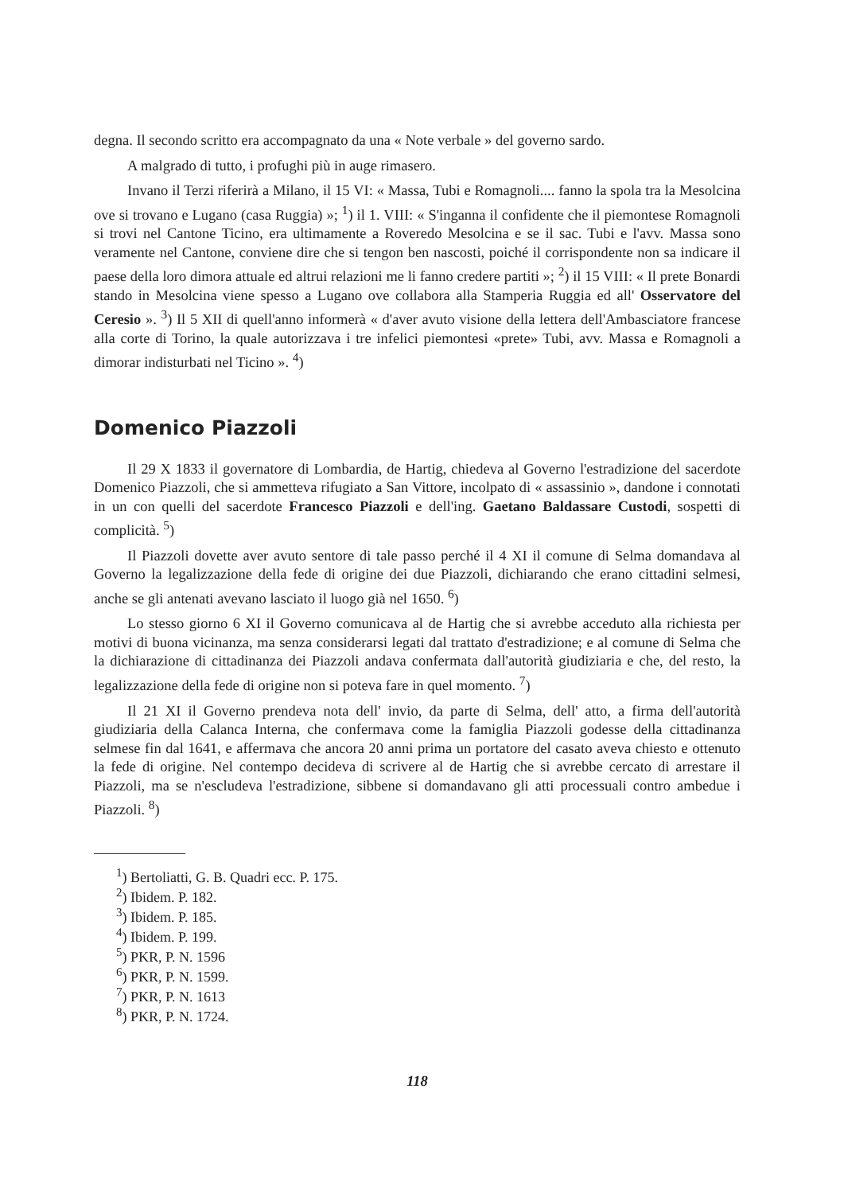degna. Il secondo scritto era accompagnato da una « Note verbale » del governo sardo.
A malgrado di tutto, i profughi più in auge rimasero.
Invano il Terzi riferirà a Milano, il 15 VI: « Massa, Tubi e Romagnoli.... fanno la spola tra la Mesolcina ove si trovano e Lugano (casa Ruggia) »; <sup>1</sup>) il 1. VIII: « S'inganna il confidente che il piemontese Romagnoli si trovi nel Cantone Ticino, era ultimamente a Roveredo Mesolcina e se il sac. Tubi e l'avv. Massa sono veramente nel Cantone, conviene dire che si tengon ben nascosti, poiché il corrispondente non sa indicare il paese della loro dimora attuale ed altrui relazioni me li fanno credere partiti »; <sup>2</sup>) il 15 VIII: « Il prete Bonardi stando in Mesolcina viene spesso a Lugano ove collabora alla Stamperia Ruggia ed all' Osservatore del Ceresio ». <sup>3</sup>) Il 5 XII di quell'anno informerà « d'aver avuto visione della lettera dell'Ambasciatore francese alla corte di Torino, la quale autorizzava i tre infelici piemontesi «prete» Tubi, avv. Massa e Romagnoli a dimorar indisturbati nel Ticino ». <sup>4</sup>)
Domenico Piazzoli
Il 29 X 1833 il governatore di Lombardia, de Hartig, chiedeva al Governo l'estradizione del sacerdote Domenico Piazzoli, che si ammetteva rifugiato a San Vittore, incolpato di « assassinio », dandone i connotati in un con quelli del sacerdote Francesco Piazzoli e dell'ing. Gaetano Baldassare Custodi, sospetti di complicità. <sup>5</sup>)
Il Piazzoli dovette aver avuto sentore di tale passo perché il 4 XI il comune di Selma domandava al Governo la legalizzazione della fede di origine dei due Piazzoli, dichiarando che erano cittadini selmesi, anche se gli antenati avevano lasciato il luogo già nel 1650. <sup>6</sup>)
Lo stesso giorno 6 XI il Governo comunicava al de Hartig che si avrebbe acceduto alla richiesta per motivi di buona vicinanza, ma senza considerarsi legati dal trattato d'estradizione; e al comune di Selma che la dichiarazione di cittadinanza dei Piazzoli andava confermata dall'autorità giudiziaria e che, del resto, la legalizzazione della fede di origine non si poteva fare in quel momento. <sup>7</sup>)
Il 21 XI il Governo prendeva nota dell' invio, da parte di Selma, dell' atto, a firma dell'autorità giudiziaria della Calanca Interna, che confermava come la famiglia Piazzoli godesse della cittadinanza selmese fin dal 1641, e affermava che ancora 20 anni prima un portatore del casato aveva chiesto e ottenuto la fede di origine. Nel contempo decideva di scrivere al de Hartig che si avrebbe cercato di arrestare il Piazzoli, ma se n'escludeva l'estradizione, sibbene si domandavano gli atti processuali contro ambedue i Piazzoli. <sup>8</sup>)
<sup>1</sup>) Bertoliatti, G. B. Quadri ecc. P. 175.
<sup>2</sup>) Ibidem. P. 182.
<sup>3</sup>) Ibidem. P. 185.
<sup>4</sup>) Ibidem. P. 199.
<sup>5</sup>) PKR, P. N. 1596
<sup>6</sup>) PKR, P. N. 1599.
<sup>7</sup>) PKR, P. N. 1613
<sup>8</sup>) PKR, P. N. 1724.
118